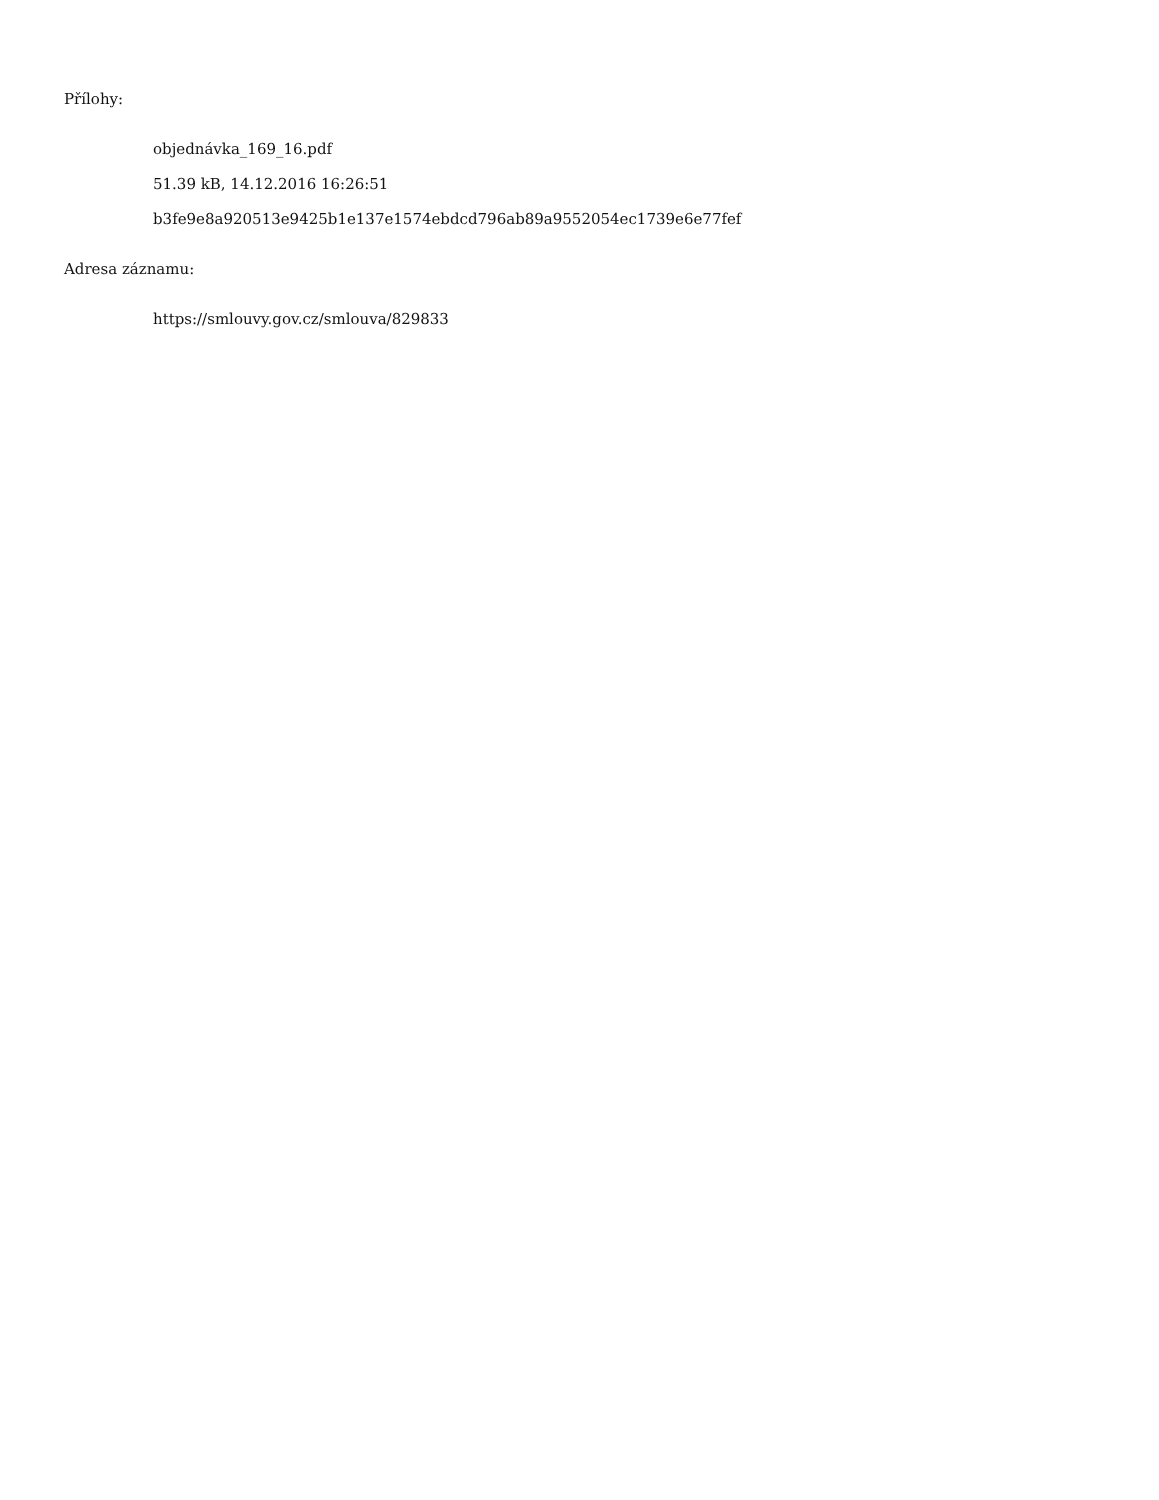Přílohy:
objednávka_169_16.pdf
51.39 kB, 14.12.2016 16:26:51
b3fe9e8a920513e9425b1e137e1574ebdcd796ab89a9552054ec1739e6e77fef
Adresa záznamu:
https://smlouvy.gov.cz/smlouva/829833